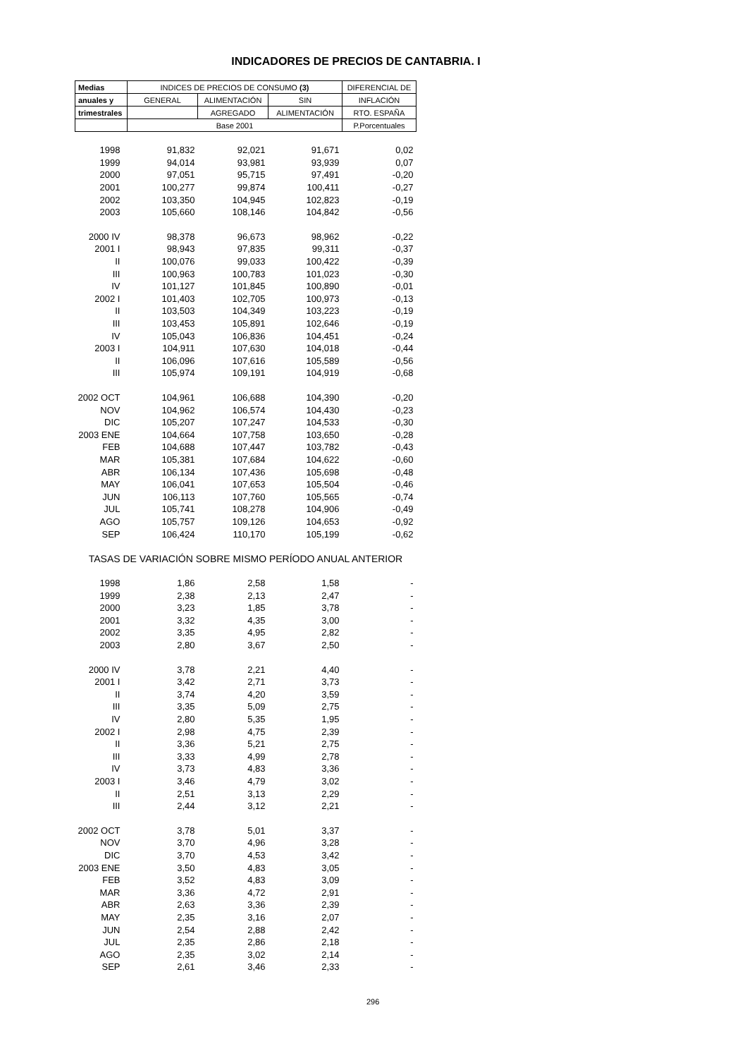INDICADORES DE PRECIOS DE CANTABRIA. I
| Medias | INDICES DE PRECIOS DE CONSUMO (3) | | | DIFERENCIAL DE |
| --- | --- | --- | --- | --- |
| anuales y | GENERAL | ALIMENTACIÓN | SIN | INFLACIÓN |
| trimestrales | | AGREGADO | ALIMENTACIÓN | RTO. ESPAÑA |
| | Base 2001 | | | P.Porcentuales |
| 1998 | 91,832 | 92,021 | 91,671 | 0,02 |
| 1999 | 94,014 | 93,981 | 93,939 | 0,07 |
| 2000 | 97,051 | 95,715 | 97,491 | -0,20 |
| 2001 | 100,277 | 99,874 | 100,411 | -0,27 |
| 2002 | 103,350 | 104,945 | 102,823 | -0,19 |
| 2003 | 105,660 | 108,146 | 104,842 | -0,56 |
| 2000 IV | 98,378 | 96,673 | 98,962 | -0,22 |
| 2001 I | 98,943 | 97,835 | 99,311 | -0,37 |
| II | 100,076 | 99,033 | 100,422 | -0,39 |
| III | 100,963 | 100,783 | 101,023 | -0,30 |
| IV | 101,127 | 101,845 | 100,890 | -0,01 |
| 2002 I | 101,403 | 102,705 | 100,973 | -0,13 |
| II | 103,503 | 104,349 | 103,223 | -0,19 |
| III | 103,453 | 105,891 | 102,646 | -0,19 |
| IV | 105,043 | 106,836 | 104,451 | -0,24 |
| 2003 I | 104,911 | 107,630 | 104,018 | -0,44 |
| II | 106,096 | 107,616 | 105,589 | -0,56 |
| III | 105,974 | 109,191 | 104,919 | -0,68 |
| 2002 OCT | 104,961 | 106,688 | 104,390 | -0,20 |
| NOV | 104,962 | 106,574 | 104,430 | -0,23 |
| DIC | 105,207 | 107,247 | 104,533 | -0,30 |
| 2003 ENE | 104,664 | 107,758 | 103,650 | -0,28 |
| FEB | 104,688 | 107,447 | 103,782 | -0,43 |
| MAR | 105,381 | 107,684 | 104,622 | -0,60 |
| ABR | 106,134 | 107,436 | 105,698 | -0,48 |
| MAY | 106,041 | 107,653 | 105,504 | -0,46 |
| JUN | 106,113 | 107,760 | 105,565 | -0,74 |
| JUL | 105,741 | 108,278 | 104,906 | -0,49 |
| AGO | 105,757 | 109,126 | 104,653 | -0,92 |
| SEP | 106,424 | 110,170 | 105,199 | -0,62 |
| TASAS DE VARIACIÓN SOBRE MISMO PERÍODO ANUAL ANTERIOR | | | | |
| 1998 | 1,86 | 2,58 | 1,58 | - |
| 1999 | 2,38 | 2,13 | 2,47 | - |
| 2000 | 3,23 | 1,85 | 3,78 | - |
| 2001 | 3,32 | 4,35 | 3,00 | - |
| 2002 | 3,35 | 4,95 | 2,82 | - |
| 2003 | 2,80 | 3,67 | 2,50 | - |
| 2000 IV | 3,78 | 2,21 | 4,40 | - |
| 2001 I | 3,42 | 2,71 | 3,73 | - |
| II | 3,74 | 4,20 | 3,59 | - |
| III | 3,35 | 5,09 | 2,75 | - |
| IV | 2,80 | 5,35 | 1,95 | - |
| 2002 I | 2,98 | 4,75 | 2,39 | - |
| II | 3,36 | 5,21 | 2,75 | - |
| III | 3,33 | 4,99 | 2,78 | - |
| IV | 3,73 | 4,83 | 3,36 | - |
| 2003 I | 3,46 | 4,79 | 3,02 | - |
| II | 2,51 | 3,13 | 2,29 | - |
| III | 2,44 | 3,12 | 2,21 | - |
| 2002 OCT | 3,78 | 5,01 | 3,37 | - |
| NOV | 3,70 | 4,96 | 3,28 | - |
| DIC | 3,70 | 4,53 | 3,42 | - |
| 2003 ENE | 3,50 | 4,83 | 3,05 | - |
| FEB | 3,52 | 4,83 | 3,09 | - |
| MAR | 3,36 | 4,72 | 2,91 | - |
| ABR | 2,63 | 3,36 | 2,39 | - |
| MAY | 2,35 | 3,16 | 2,07 | - |
| JUN | 2,54 | 2,88 | 2,42 | - |
| JUL | 2,35 | 2,86 | 2,18 | - |
| AGO | 2,35 | 3,02 | 2,14 | - |
| SEP | 2,61 | 3,46 | 2,33 | - |
296